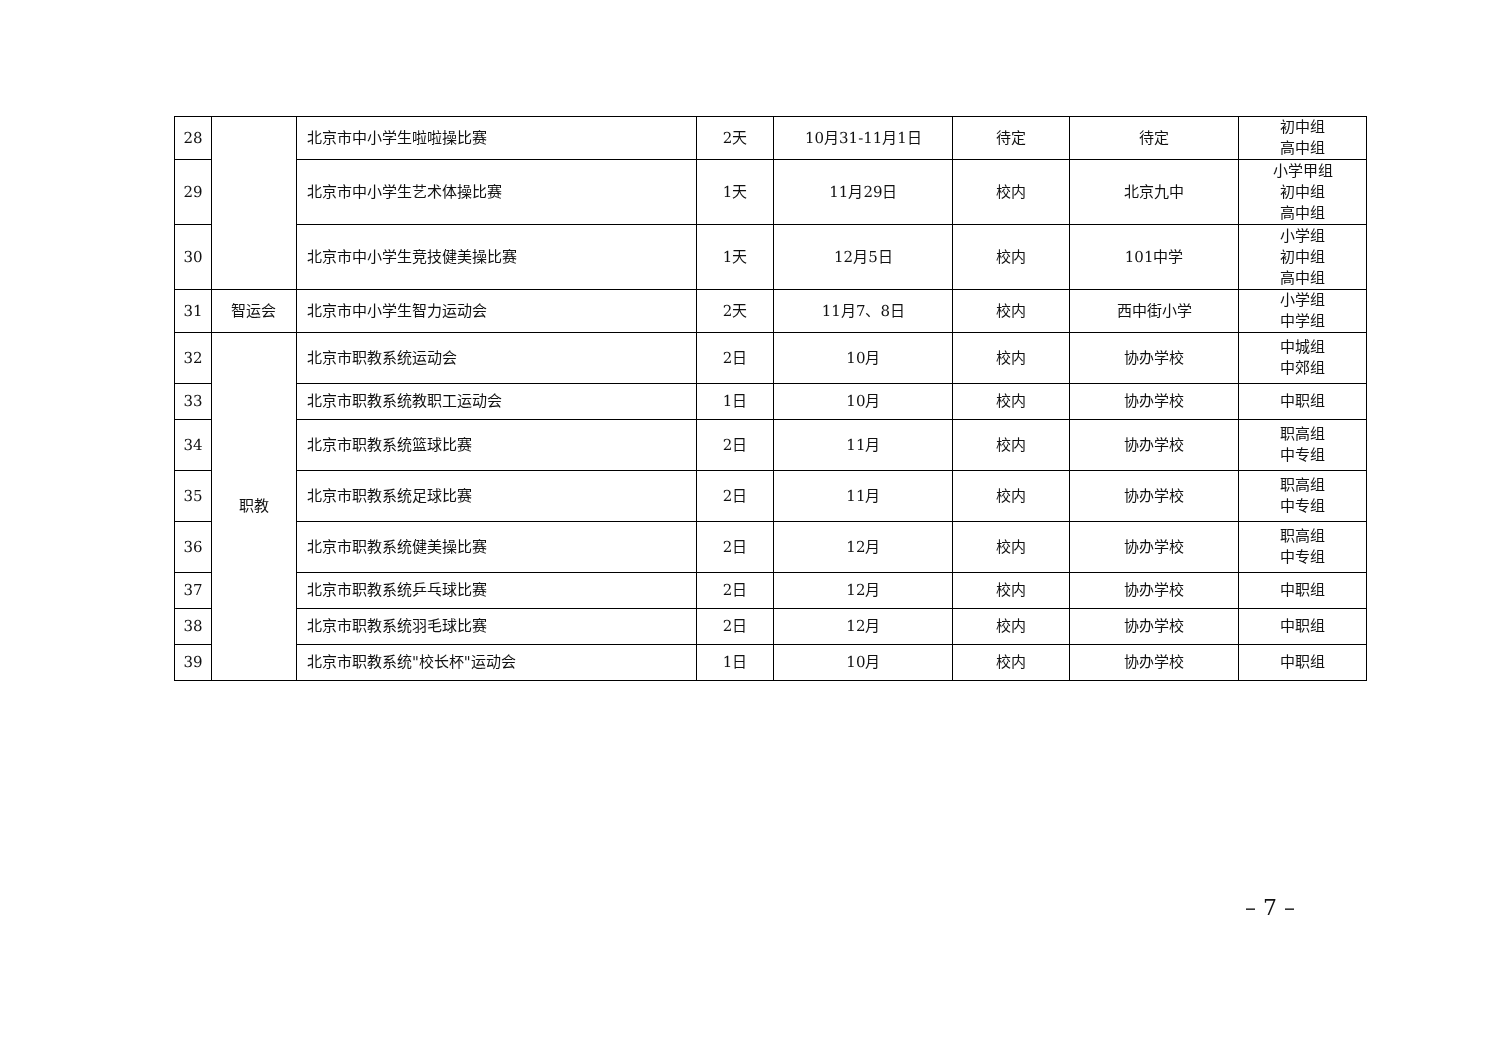| 28 | | 北京市中小学生啦啦操比赛 | 2天 | 10月31-11月1日 | 待定 | 待定 | 初中组 高中组 |
| 29 | | 北京市中小学生艺术体操比赛 | 1天 | 11月29日 | 校内 | 北京九中 | 小学甲组 初中组 高中组 |
| 30 | | 北京市中小学生竞技健美操比赛 | 1天 | 12月5日 | 校内 | 101中学 | 小学组 初中组 高中组 |
| 31 | 智运会 | 北京市中小学生智力运动会 | 2天 | 11月7、8日 | 校内 | 西中街小学 | 小学组 中学组 |
| 32 | 职教 | 北京市职教系统运动会 | 2日 | 10月 | 校内 | 协办学校 | 中城组 中郊组 |
| 33 | | 北京市职教系统教职工运动会 | 1日 | 10月 | 校内 | 协办学校 | 中职组 |
| 34 | | 北京市职教系统篮球比赛 | 2日 | 11月 | 校内 | 协办学校 | 职高组 中专组 |
| 35 | | 北京市职教系统足球比赛 | 2日 | 11月 | 校内 | 协办学校 | 职高组 中专组 |
| 36 | | 北京市职教系统健美操比赛 | 2日 | 12月 | 校内 | 协办学校 | 职高组 中专组 |
| 37 | | 北京市职教系统乒乓球比赛 | 2日 | 12月 | 校内 | 协办学校 | 中职组 |
| 38 | | 北京市职教系统羽毛球比赛 | 2日 | 12月 | 校内 | 协办学校 | 中职组 |
| 39 | | 北京市职教系统"校长杯"运动会 | 1日 | 10月 | 校内 | 协办学校 | 中职组 |
– 7 –